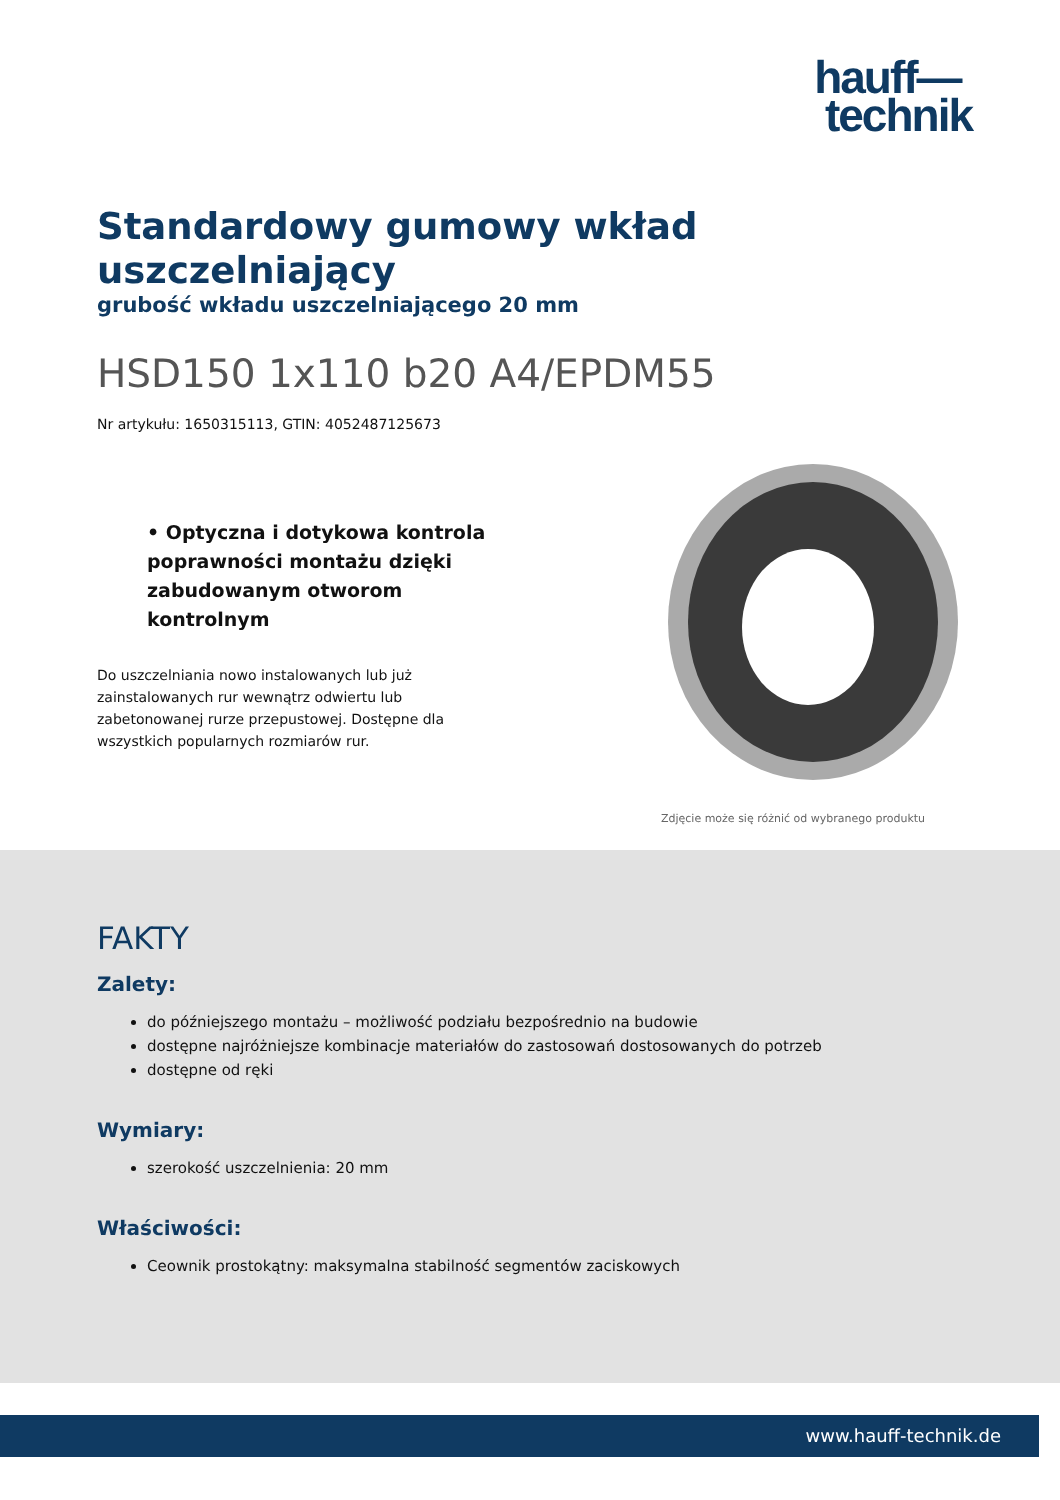hauff—
technik
Standardowy gumowy wkład uszczelniający
grubość wkładu uszczelniającego 20 mm
HSD150 1x110 b20 A4/EPDM55
Nr artykułu: 1650315113, GTIN: 4052487125673
• Optyczna i dotykowa kontrola poprawności montażu dzięki zabudowanym otworom kontrolnym
Do uszczelniania nowo instalowanych lub już zainstalowanych rur wewnątrz odwiertu lub zabetonowanej rurze przepustowej. Dostępne dla wszystkich popularnych rozmiarów rur.
Zdjęcie może się różnić od wybranego produktu
FAKTY
Zalety:
do późniejszego montażu – możliwość podziału bezpośrednio na budowie
dostępne najróżniejsze kombinacje materiałów do zastosowań dostosowanych do potrzeb
dostępne od ręki
Wymiary:
szerokość uszczelnienia: 20 mm
Właściwości:
Ceownik prostokątny: maksymalna stabilność segmentów zaciskowych
www.hauff-technik.de